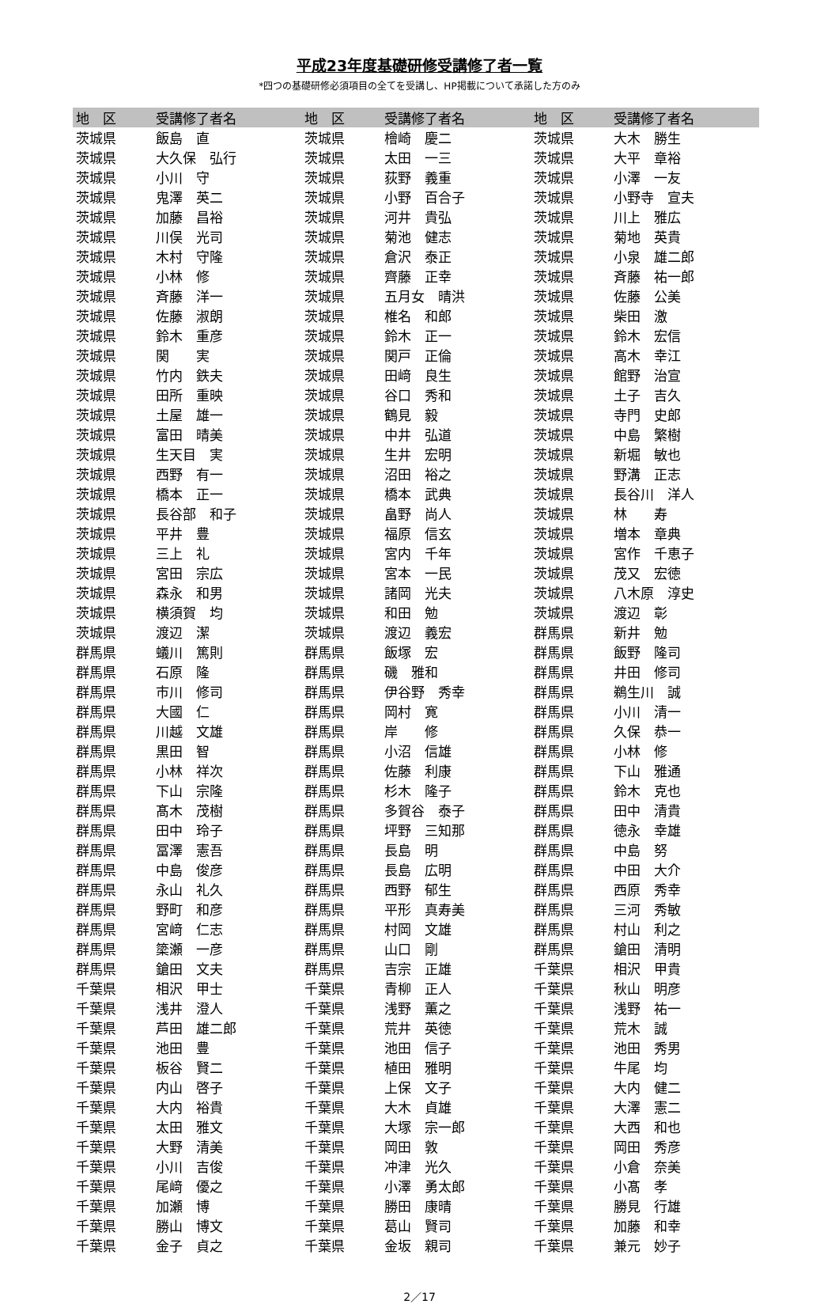平成23年度基礎研修受講修了者一覧
*四つの基礎研修必須項目の全てを受講し、HP掲載について承諾した方のみ
| 地 区 | 受講修了者名 | 地 区 | 受講修了者名 | 地 区 | 受講修了者名 |
| --- | --- | --- | --- | --- | --- |
| 茨城県 | 飯島 直 | 茨城県 | 檜崎 慶二 | 茨城県 | 大木 勝生 |
| 茨城県 | 大久保 弘行 | 茨城県 | 太田 一三 | 茨城県 | 大平 章裕 |
| 茨城県 | 小川 守 | 茨城県 | 荻野 義重 | 茨城県 | 小澤 一友 |
| 茨城県 | 鬼澤 英二 | 茨城県 | 小野 百合子 | 茨城県 | 小野寺 宣夫 |
| 茨城県 | 加藤 昌裕 | 茨城県 | 河井 貴弘 | 茨城県 | 川上 雅広 |
| 茨城県 | 川俣 光司 | 茨城県 | 菊池 健志 | 茨城県 | 菊地 英貴 |
| 茨城県 | 木村 守隆 | 茨城県 | 倉沢 泰正 | 茨城県 | 小泉 雄二郎 |
| 茨城県 | 小林 修 | 茨城県 | 齊藤 正幸 | 茨城県 | 斉藤 祐一郎 |
| 茨城県 | 斉藤 洋一 | 茨城県 | 五月女 晴洪 | 茨城県 | 佐藤 公美 |
| 茨城県 | 佐藤 淑朗 | 茨城県 | 椎名 和郎 | 茨城県 | 柴田 激 |
| 茨城県 | 鈴木 重彦 | 茨城県 | 鈴木 正一 | 茨城県 | 鈴木 宏信 |
| 茨城県 | 関 実 | 茨城県 | 関戸 正倫 | 茨城県 | 高木 幸江 |
| 茨城県 | 竹内 鉄夫 | 茨城県 | 田﨑 良生 | 茨城県 | 館野 治宣 |
| 茨城県 | 田所 重映 | 茨城県 | 谷口 秀和 | 茨城県 | 土子 吉久 |
| 茨城県 | 土屋 雄一 | 茨城県 | 鶴見 毅 | 茨城県 | 寺門 史郎 |
| 茨城県 | 富田 晴美 | 茨城県 | 中井 弘道 | 茨城県 | 中島 繁樹 |
| 茨城県 | 生天目 実 | 茨城県 | 生井 宏明 | 茨城県 | 新堀 敏也 |
| 茨城県 | 西野 有一 | 茨城県 | 沼田 裕之 | 茨城県 | 野溝 正志 |
| 茨城県 | 橋本 正一 | 茨城県 | 橋本 武典 | 茨城県 | 長谷川 洋人 |
| 茨城県 | 長谷部 和子 | 茨城県 | 畠野 尚人 | 茨城県 | 林 寿 |
| 茨城県 | 平井 豊 | 茨城県 | 福原 信玄 | 茨城県 | 増本 章典 |
| 茨城県 | 三上 礼 | 茨城県 | 宮内 千年 | 茨城県 | 宮作 千恵子 |
| 茨城県 | 宮田 宗広 | 茨城県 | 宮本 一民 | 茨城県 | 茂又 宏徳 |
| 茨城県 | 森永 和男 | 茨城県 | 諸岡 光夫 | 茨城県 | 八木原 淳史 |
| 茨城県 | 横須賀 均 | 茨城県 | 和田 勉 | 茨城県 | 渡辺 彰 |
| 茨城県 | 渡辺 潔 | 茨城県 | 渡辺 義宏 | 群馬県 | 新井 勉 |
| 群馬県 | 蟻川 篤則 | 群馬県 | 飯塚 宏 | 群馬県 | 飯野 隆司 |
| 群馬県 | 石原 隆 | 群馬県 | 磯 雅和 | 群馬県 | 井田 修司 |
| 群馬県 | 市川 修司 | 群馬県 | 伊谷野 秀幸 | 群馬県 | 鵜生川 誠 |
| 群馬県 | 大國 仁 | 群馬県 | 岡村 寛 | 群馬県 | 小川 清一 |
| 群馬県 | 川越 文雄 | 群馬県 | 岸 修 | 群馬県 | 久保 恭一 |
| 群馬県 | 黒田 智 | 群馬県 | 小沼 信雄 | 群馬県 | 小林 修 |
| 群馬県 | 小林 祥次 | 群馬県 | 佐藤 利康 | 群馬県 | 下山 雅通 |
| 群馬県 | 下山 宗隆 | 群馬県 | 杉木 隆子 | 群馬県 | 鈴木 克也 |
| 群馬県 | 髙木 茂樹 | 群馬県 | 多賀谷 泰子 | 群馬県 | 田中 清貴 |
| 群馬県 | 田中 玲子 | 群馬県 | 坪野 三知那 | 群馬県 | 徳永 幸雄 |
| 群馬県 | 冨澤 憲吾 | 群馬県 | 長島 明 | 群馬県 | 中島 努 |
| 群馬県 | 中島 俊彦 | 群馬県 | 長島 広明 | 群馬県 | 中田 大介 |
| 群馬県 | 永山 礼久 | 群馬県 | 西野 郁生 | 群馬県 | 西原 秀幸 |
| 群馬県 | 野町 和彦 | 群馬県 | 平形 真寿美 | 群馬県 | 三河 秀敏 |
| 群馬県 | 宮﨑 仁志 | 群馬県 | 村岡 文雄 | 群馬県 | 村山 利之 |
| 群馬県 | 簗瀬 一彦 | 群馬県 | 山口 剛 | 群馬県 | 鎗田 清明 |
| 群馬県 | 鎗田 文夫 | 群馬県 | 吉宗 正雄 | 千葉県 | 相沢 甲貴 |
| 千葉県 | 相沢 甲士 | 千葉県 | 青柳 正人 | 千葉県 | 秋山 明彦 |
| 千葉県 | 浅井 澄人 | 千葉県 | 浅野 薫之 | 千葉県 | 浅野 祐一 |
| 千葉県 | 芦田 雄二郎 | 千葉県 | 荒井 英徳 | 千葉県 | 荒木 誠 |
| 千葉県 | 池田 豊 | 千葉県 | 池田 信子 | 千葉県 | 池田 秀男 |
| 千葉県 | 板谷 賢二 | 千葉県 | 植田 雅明 | 千葉県 | 牛尾 均 |
| 千葉県 | 内山 啓子 | 千葉県 | 上保 文子 | 千葉県 | 大内 健二 |
| 千葉県 | 大内 裕貴 | 千葉県 | 大木 貞雄 | 千葉県 | 大澤 憲二 |
| 千葉県 | 太田 雅文 | 千葉県 | 大塚 宗一郎 | 千葉県 | 大西 和也 |
| 千葉県 | 大野 清美 | 千葉県 | 岡田 敦 | 千葉県 | 岡田 秀彦 |
| 千葉県 | 小川 吉俊 | 千葉県 | 冲津 光久 | 千葉県 | 小倉 奈美 |
| 千葉県 | 尾﨑 優之 | 千葉県 | 小澤 勇太郎 | 千葉県 | 小髙 孝 |
| 千葉県 | 加瀬 博 | 千葉県 | 勝田 康晴 | 千葉県 | 勝見 行雄 |
| 千葉県 | 勝山 博文 | 千葉県 | 葛山 賢司 | 千葉県 | 加藤 和幸 |
| 千葉県 | 金子 貞之 | 千葉県 | 金坂 親司 | 千葉県 | 兼元 妙子 |
2／17